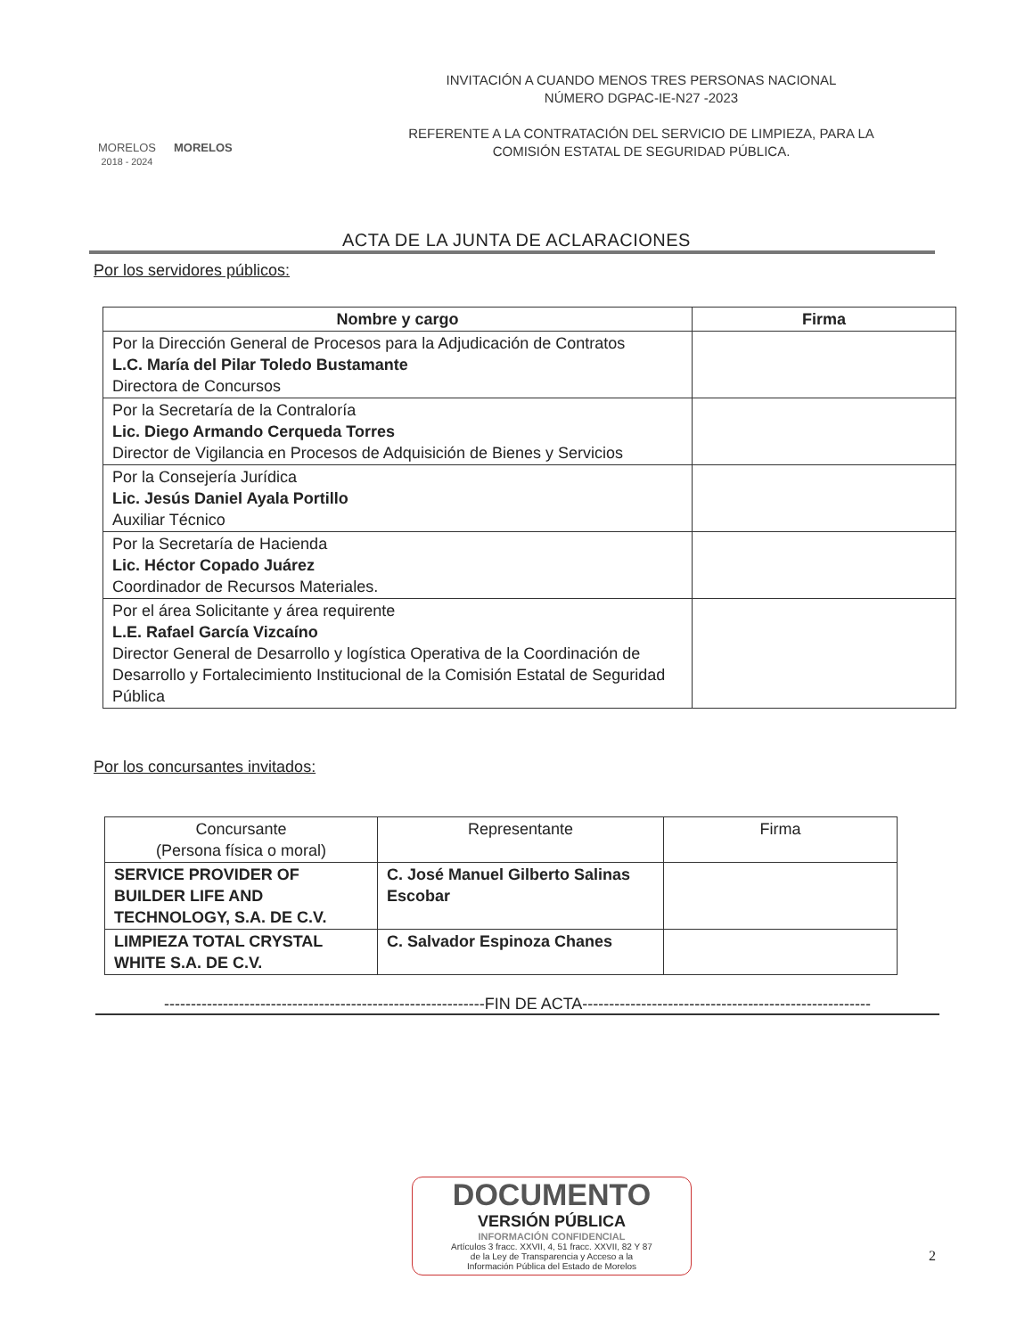MORELOS
2018 - 2024
MORELOS
INVITACIÓN A CUANDO MENOS TRES PERSONAS NACIONAL
NÚMERO DGPAC-IE-N27 -2023
REFERENTE A LA CONTRATACIÓN DEL SERVICIO DE LIMPIEZA, PARA LA
COMISIÓN ESTATAL DE SEGURIDAD PÚBLICA.
ACTA DE LA JUNTA DE ACLARACIONES
Por los servidores públicos:
| Nombre y cargo | Firma |
| --- | --- |
| Por la Dirección General de Procesos para la Adjudicación de Contratos L.C. María del Pilar Toledo Bustamante Directora de Concursos | |
| Por la Secretaría de la Contraloría Lic. Diego Armando Cerqueda Torres Director de Vigilancia en Procesos de Adquisición de Bienes y Servicios | |
| Por la Consejería Jurídica Lic. Jesús Daniel Ayala Portillo Auxiliar Técnico | |
| Por la Secretaría de Hacienda Lic. Héctor Copado Juárez Coordinador de Recursos Materiales. | |
| Por el área Solicitante y área requirente L.E. Rafael García Vizcaíno Director General de Desarrollo y logística Operativa de la Coordinación de Desarrollo y Fortalecimiento Institucional de la Comisión Estatal de Seguridad Pública | |
Por los concursantes invitados:
| Concursante (Persona física o moral) | Representante | Firma |
| --- | --- | --- |
| SERVICE PROVIDER OF BUILDER LIFE AND TECHNOLOGY, S.A. DE C.V. | C. José Manuel Gilberto Salinas Escobar | |
| LIMPIEZA TOTAL CRYSTAL WHITE S.A. DE C.V. | C. Salvador Espinoza Chanes | |
------------------------------------------------------------FIN DE ACTA------------------------------------------------------
DOCUMENTO
VERSIÓN PÚBLICA
INFORMACIÓN CONFIDENCIAL
Artículos 3 fracc. XXVII, 4, 51 fracc. XXVII, 82 Y 87
de la Ley de Transparencia y Acceso a la
Información Pública del Estado de Morelos
2